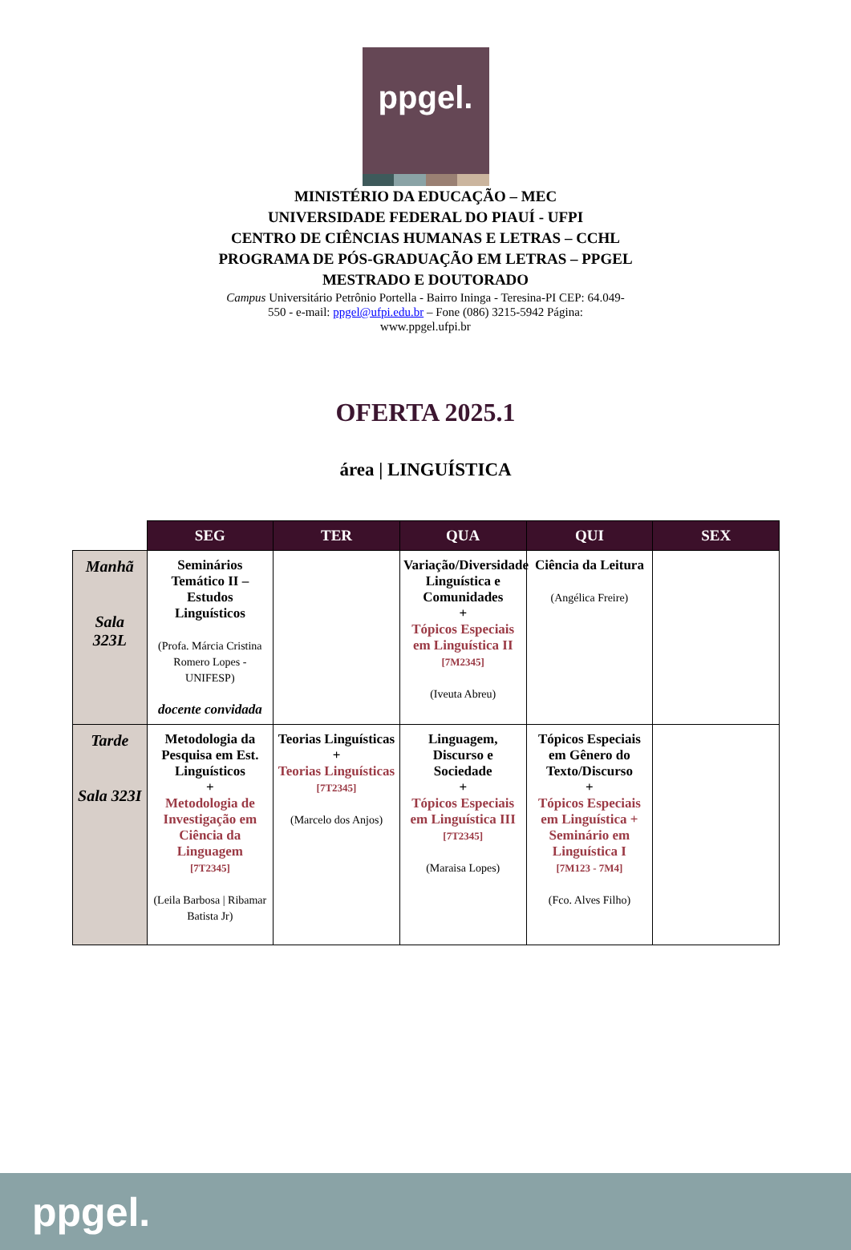ppgel.
MINISTÉRIO DA EDUCAÇÃO – MEC
UNIVERSIDADE FEDERAL DO PIAUÍ - UFPI
CENTRO DE CIÊNCIAS HUMANAS E LETRAS – CCHL
PROGRAMA DE PÓS-GRADUAÇÃO EM LETRAS – PPGEL
MESTRADO E DOUTORADO
Campus Universitário Petrônio Portella - Bairro Ininga - Teresina-PI CEP: 64.049-550 - e-mail: ppgel@ufpi.edu.br – Fone (086) 3215-5942 Página: www.ppgel.ufpi.br
OFERTA 2025.1
área | LINGUÍSTICA
| | SEG | TER | QUA | QUI | SEX |
| --- | --- | --- | --- | --- | --- |
| Manhã Sala 323L | Seminários Temático II – Estudos Linguísticos (Profa. Márcia Cristina Romero Lopes - UNIFESP) docente convidada | | Variação/Diversidade Linguística e Comunidades + Tópicos Especiais em Linguística II [7M2345] (Iveuta Abreu) | Ciência da Leitura (Angélica Freire) | |
| Tarde Sala 323I | Metodologia da Pesquisa em Est. Linguísticos + Metodologia de Investigação em Ciência da Linguagem [7T2345] (Leila Barbosa / Ribamar Batista Jr) | Teorias Linguísticas + Teorias Linguísticas [7T2345] (Marcelo dos Anjos) | Linguagem, Discurso e Sociedade + Tópicos Especiais em Linguística III [7T2345] (Maraisa Lopes) | Tópicos Especiais em Gênero do Texto/Discurso + Tópicos Especiais em Linguística + Seminário em Linguística I [7M123 - 7M4] (Fco. Alves Filho) | |
ppgel.